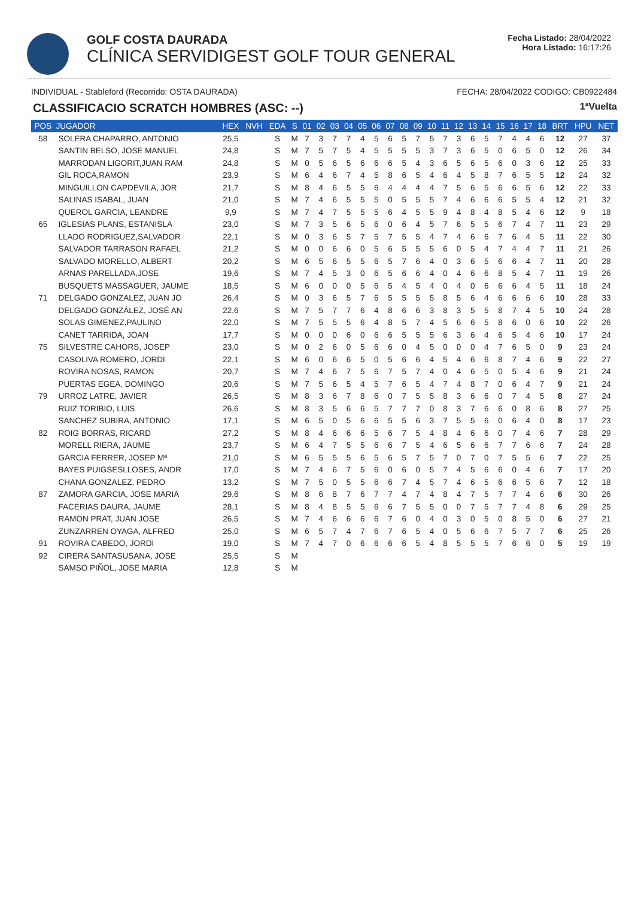GOLF COSTA DAURADA
CLÍNICA SERVIDIGEST GOLF TOUR GENERAL
Fecha Listado: 28/04/2022
Hora Listado: 16:17:26
INDIVIDUAL - Stableford (Recorrido: OSTA DAURADA) FECHA: 28/04/2022 CODIGO: CB0922484
CLASSIFICACIO SCRATCH HOMBRES (ASC: --) 1ªVuelta
| POS | JUGADOR | HEX | NVH | EDA | S | 01 | 02 | 03 | 04 | 05 | 06 | 07 | 08 | 09 | 10 | 11 | 12 | 13 | 14 | 15 | 16 | 17 | 18 | BRT | HPU | NET |
| --- | --- | --- | --- | --- | --- | --- | --- | --- | --- | --- | --- | --- | --- | --- | --- | --- | --- | --- | --- | --- | --- | --- | --- | --- | --- | --- |
| 58 | SOLERA CHAPARRO, ANTONIO | 25,5 | | S | M | 7 | 3 | 7 | 7 | 4 | 5 | 6 | 5 | 7 | 5 | 7 | 3 | 6 | 5 | 7 | 4 | 4 | 6 | 12 | 27 | 37 |
| | SANTIN BELSO, JOSE MANUEL | 24,8 | | S | M | 7 | 5 | 7 | 5 | 4 | 5 | 5 | 5 | 5 | 3 | 7 | 3 | 6 | 5 | 0 | 6 | 5 | 0 | 12 | 26 | 34 |
| | MARRODAN LIGORIT,JUAN RAM | 24,8 | | S | M | 0 | 5 | 6 | 5 | 6 | 6 | 6 | 5 | 4 | 3 | 6 | 5 | 6 | 5 | 6 | 0 | 3 | 6 | 12 | 25 | 33 |
| | GIL ROCA,RAMON | 23,9 | | S | M | 6 | 4 | 6 | 7 | 4 | 5 | 8 | 6 | 5 | 4 | 6 | 4 | 5 | 8 | 7 | 6 | 5 | 5 | 12 | 24 | 32 |
| | MINGUILLON CAPDEVILA, JOR | 21,7 | | S | M | 8 | 4 | 6 | 5 | 5 | 6 | 4 | 4 | 4 | 4 | 7 | 5 | 6 | 5 | 6 | 6 | 5 | 6 | 12 | 22 | 33 |
| | SALINAS ISABAL, JUAN | 21,0 | | S | M | 7 | 4 | 6 | 5 | 5 | 5 | 0 | 5 | 5 | 5 | 7 | 4 | 6 | 6 | 6 | 5 | 5 | 4 | 12 | 21 | 32 |
| | QUEROL GARCIA, LEANDRE | 9,9 | | S | M | 7 | 4 | 7 | 5 | 5 | 5 | 6 | 4 | 5 | 5 | 9 | 4 | 8 | 4 | 8 | 5 | 4 | 6 | 12 | 9 | 18 |
| 65 | IGLESIAS PLANS, ESTANISLA | 23,0 | | S | M | 7 | 3 | 5 | 6 | 5 | 6 | 0 | 6 | 4 | 5 | 7 | 6 | 5 | 5 | 6 | 7 | 4 | 7 | 11 | 23 | 29 |
| | LLADO RODRIGUEZ,SALVADOR | 22,1 | | S | M | 0 | 3 | 6 | 5 | 7 | 5 | 7 | 5 | 5 | 4 | 7 | 4 | 6 | 6 | 7 | 6 | 4 | 5 | 11 | 22 | 30 |
| | SALVADOR TARRASON RAFAEL | 21,2 | | S | M | 0 | 0 | 6 | 6 | 0 | 5 | 6 | 5 | 5 | 5 | 6 | 0 | 5 | 4 | 7 | 4 | 4 | 7 | 11 | 21 | 26 |
| | SALVADO MORELLO, ALBERT | 20,2 | | S | M | 6 | 5 | 6 | 5 | 5 | 6 | 5 | 7 | 6 | 4 | 0 | 3 | 6 | 5 | 6 | 6 | 4 | 7 | 11 | 20 | 28 |
| | ARNAS PARELLADA,JOSE | 19,6 | | S | M | 7 | 4 | 5 | 3 | 0 | 6 | 5 | 6 | 6 | 4 | 0 | 4 | 6 | 6 | 8 | 5 | 4 | 7 | 11 | 19 | 26 |
| | BUSQUETS MASSAGUER, JAUME | 18,5 | | S | M | 6 | 0 | 0 | 0 | 5 | 6 | 5 | 4 | 5 | 4 | 0 | 4 | 0 | 6 | 6 | 6 | 4 | 5 | 11 | 18 | 24 |
| 71 | DELGADO GONZALEZ, JUAN JO | 26,4 | | S | M | 0 | 3 | 6 | 5 | 7 | 6 | 5 | 5 | 5 | 5 | 8 | 5 | 6 | 4 | 6 | 6 | 6 | 6 | 10 | 28 | 33 |
| | DELGADO GONZÁLEZ, JOSÉ AN | 22,6 | | S | M | 7 | 5 | 7 | 7 | 6 | 4 | 8 | 6 | 6 | 3 | 8 | 3 | 5 | 5 | 8 | 7 | 4 | 5 | 10 | 24 | 28 |
| | SOLAS GIMENEZ,PAULINO | 22,0 | | S | M | 7 | 5 | 5 | 5 | 6 | 4 | 8 | 5 | 7 | 4 | 5 | 6 | 6 | 5 | 8 | 6 | 0 | 6 | 10 | 22 | 26 |
| | CANET TARRIDA, JOAN | 17,7 | | S | M | 0 | 0 | 0 | 6 | 0 | 6 | 6 | 5 | 5 | 5 | 6 | 3 | 6 | 4 | 6 | 5 | 4 | 6 | 10 | 17 | 24 |
| 75 | SILVESTRE CAHORS, JOSEP | 23,0 | | S | M | 0 | 2 | 6 | 0 | 5 | 6 | 6 | 0 | 4 | 5 | 0 | 0 | 0 | 4 | 7 | 6 | 5 | 0 | 9 | 23 | 24 |
| | CASOLIVA ROMERO, JORDI | 22,1 | | S | M | 6 | 0 | 6 | 6 | 5 | 0 | 5 | 6 | 6 | 4 | 5 | 4 | 6 | 6 | 8 | 7 | 4 | 6 | 9 | 22 | 27 |
| | ROVIRA NOSAS, RAMON | 20,7 | | S | M | 7 | 4 | 6 | 7 | 5 | 6 | 7 | 5 | 7 | 4 | 0 | 4 | 6 | 5 | 0 | 5 | 4 | 6 | 9 | 21 | 24 |
| | PUERTAS EGEA, DOMINGO | 20,6 | | S | M | 7 | 5 | 6 | 5 | 4 | 5 | 7 | 6 | 5 | 4 | 7 | 4 | 8 | 7 | 0 | 6 | 4 | 7 | 9 | 21 | 24 |
| 79 | URROZ LATRE, JAVIER | 26,5 | | S | M | 8 | 3 | 6 | 7 | 8 | 6 | 0 | 7 | 5 | 5 | 8 | 3 | 6 | 6 | 0 | 7 | 4 | 5 | 8 | 27 | 24 |
| | RUIZ TORIBIO, LUIS | 26,6 | | S | M | 8 | 3 | 5 | 6 | 6 | 5 | 7 | 7 | 7 | 0 | 8 | 3 | 7 | 6 | 6 | 0 | 8 | 6 | 8 | 27 | 25 |
| | SANCHEZ SUBIRA, ANTONIO | 17,1 | | S | M | 6 | 5 | 0 | 5 | 6 | 6 | 5 | 5 | 6 | 3 | 7 | 5 | 5 | 6 | 0 | 6 | 4 | 0 | 8 | 17 | 23 |
| 82 | ROIG BORRAS, RICARD | 27,2 | | S | M | 8 | 4 | 6 | 6 | 6 | 5 | 6 | 7 | 5 | 4 | 8 | 4 | 6 | 6 | 0 | 7 | 4 | 6 | 7 | 28 | 29 |
| | MORELL RIERA, JAUME | 23,7 | | S | M | 6 | 4 | 7 | 5 | 5 | 6 | 6 | 7 | 5 | 4 | 6 | 5 | 6 | 6 | 7 | 7 | 6 | 6 | 7 | 24 | 28 |
| | GARCIA FERRER, JOSEP Mª | 21,0 | | S | M | 6 | 5 | 5 | 5 | 6 | 5 | 6 | 5 | 7 | 5 | 7 | 0 | 7 | 0 | 7 | 5 | 5 | 6 | 7 | 22 | 25 |
| | BAYES PUIGSESLLOSES, ANDR | 17,0 | | S | M | 7 | 4 | 6 | 7 | 5 | 6 | 0 | 6 | 0 | 5 | 7 | 4 | 5 | 6 | 6 | 0 | 4 | 6 | 7 | 17 | 20 |
| | CHANA GONZALEZ, PEDRO | 13,2 | | S | M | 7 | 5 | 0 | 5 | 5 | 6 | 6 | 7 | 4 | 5 | 7 | 4 | 6 | 5 | 6 | 6 | 5 | 6 | 7 | 12 | 18 |
| 87 | ZAMORA GARCIA, JOSE MARIA | 29,6 | | S | M | 8 | 6 | 8 | 7 | 6 | 7 | 7 | 4 | 7 | 4 | 8 | 4 | 7 | 5 | 7 | 7 | 4 | 6 | 6 | 30 | 26 |
| | FACERIAS DAURA, JAUME | 28,1 | | S | M | 8 | 4 | 8 | 5 | 5 | 6 | 6 | 7 | 5 | 5 | 0 | 0 | 7 | 5 | 7 | 7 | 4 | 8 | 6 | 29 | 25 |
| | RAMON PRAT, JUAN JOSE | 26,5 | | S | M | 7 | 4 | 6 | 6 | 6 | 6 | 7 | 6 | 0 | 4 | 0 | 3 | 0 | 5 | 0 | 8 | 5 | 0 | 6 | 27 | 21 |
| | ZUNZARREN OYAGA, ALFRED | 25,0 | | S | M | 6 | 5 | 7 | 4 | 7 | 6 | 7 | 6 | 5 | 4 | 0 | 5 | 6 | 6 | 7 | 5 | 7 | 7 | 6 | 25 | 26 |
| 91 | ROVIRA CABEDO, JORDI | 19,0 | | S | M | 7 | 4 | 7 | 0 | 6 | 6 | 6 | 6 | 5 | 4 | 8 | 5 | 5 | 5 | 7 | 6 | 6 | 0 | 5 | 19 | 19 |
| 92 | CIRERA SANTASUSANA, JOSE | 25,5 | | S | M | | | | | | | | | | | | | | | | | | | | | |
| | SAMSO PIÑOL, JOSE MARIA | 12,8 | | S | M | | | | | | | | | | | | | | | | | | | | | |